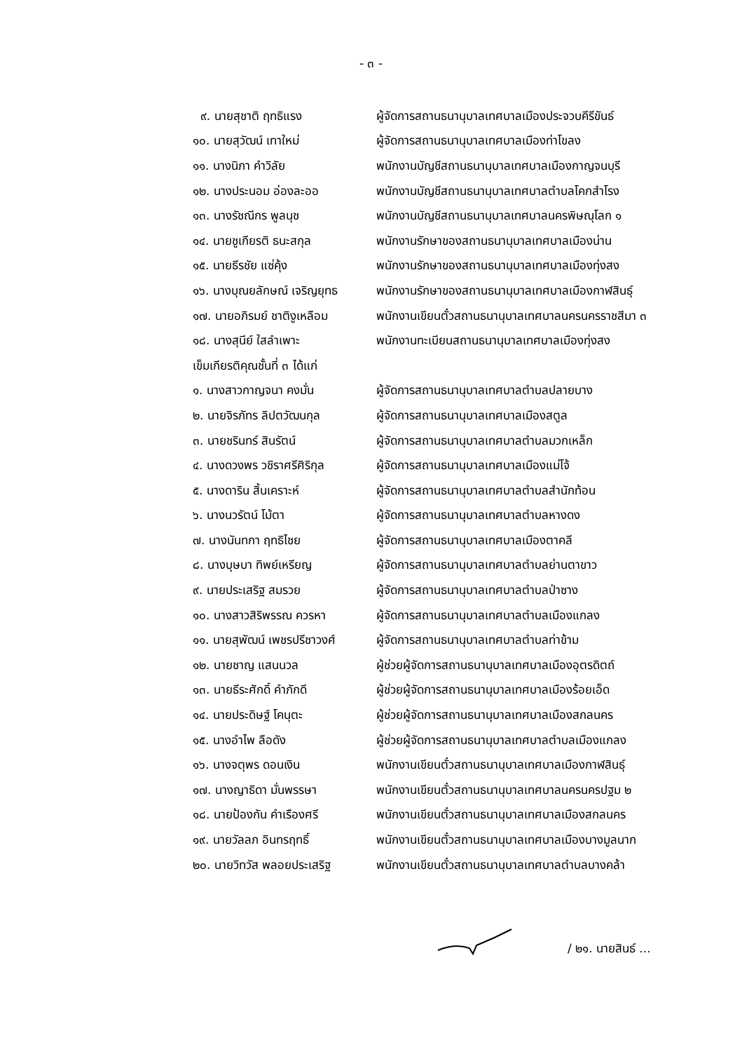- ๓ -
| ๙. นายสุชาติ ฤทธิแรง | ผู้จัดการสถานธนานุบาลเทศบาลเมืองประจวบคีรีขันธ์ |
| ๑๐. นายสุวัฒน์ เทาใหม่ | ผู้จัดการสถานธนานุบาลเทศบาลเมืองท่าโขลง |
| ๑๑. นางนิภา คำวิลัย | พนักงานบัญชีสถานธนานุบาลเทศบาลเมืองกาญจนบุรี |
| ๑๒. นางประนอม อ่องละออ | พนักงานบัญชีสถานธนานุบาลเทศบาลตำบลโคกสำโรง |
| ๑๓. นางรัชณีกร พูลนุช | พนักงานบัญชีสถานธนานุบาลเทศบาลนครพิษณุโลก ๑ |
| ๑๔. นายชูเกียรติ ธนะสกุล | พนักงานรักษาของสถานธนานุบาลเทศบาลเมืองน่าน |
| ๑๕. นายธีรชัย แซ่คุ้ง | พนักงานรักษาของสถานธนานุบาลเทศบาลเมืองทุ่งสง |
| ๑๖. นางบุณยลักษณ์ เจริญยุทธ | พนักงานรักษาของสถานธนานุบาลเทศบาลเมืองกาฬสินธุ์ |
| ๑๗. นายอภิรมย์ ชาติงูเหลือม | พนักงานเขียนตั๋วสถานธนานุบาลเทศบาลนครนครราชสีมา ๓ |
| ๑๘. นางสุนีย์ ใสลำเพาะ | พนักงานทะเบียนสถานธนานุบาลเทศบาลเมืองทุ่งสง |
| เข็มเกียรติคุณชั้นที่ ๓ ได้แก่ | |
| ๑. นางสาวกาญจนา คงมั่น | ผู้จัดการสถานธนานุบาลเทศบาลตำบลปลายบาง |
| ๒. นายจิรภัทร ลิปตวัฒนกุล | ผู้จัดการสถานธนานุบาลเทศบาลเมืองสตูล |
| ๓. นายชรินทร์ สินรัตน์ | ผู้จัดการสถานธนานุบาลเทศบาลตำบลมวกเหล็ก |
| ๔. นางดวงพร วชิราศรีศิริกุล | ผู้จัดการสถานธนานุบาลเทศบาลเมืองแม่โจ้ |
| ๕. นางดาริน สิ้นเคราะห์ | ผู้จัดการสถานธนานุบาลเทศบาลตำบลสำนักท้อน |
| ๖. นางนวรัตน์ โม้ตา | ผู้จัดการสถานธนานุบาลเทศบาลตำบลหางดง |
| ๗. นางนันทกา ฤทธิไชย | ผู้จัดการสถานธนานุบาลเทศบาลเมืองตาคลี |
| ๘. นางบุษบา ทิพย์เหรียญ | ผู้จัดการสถานธนานุบาลเทศบาลตำบลย่านตาขาว |
| ๙. นายประเสริฐ สมรวย | ผู้จัดการสถานธนานุบาลเทศบาลตำบลป่าซาง |
| ๑๐. นางสาวสิริพรรณ ควรหา | ผู้จัดการสถานธนานุบาลเทศบาลตำบลเมืองแกลง |
| ๑๑. นายสุพัฒน์ เพชรปรีชาวงศ์ | ผู้จัดการสถานธนานุบาลเทศบาลตำบลท่าข้าม |
| ๑๒. นายชาญ แสนนวล | ผู้ช่วยผู้จัดการสถานธนานุบาลเทศบาลเมืองอุตรดิตถ์ |
| ๑๓. นายธีระศักดิ์ คำภักดี | ผู้ช่วยผู้จัดการสถานธนานุบาลเทศบาลเมืองร้อยเอ็ด |
| ๑๔. นายประดิษฐ์ โคนุตะ | ผู้ช่วยผู้จัดการสถานธนานุบาลเทศบาลเมืองสกลนคร |
| ๑๕. นางอำไพ ลือดัง | ผู้ช่วยผู้จัดการสถานธนานุบาลเทศบาลตำบลเมืองแกลง |
| ๑๖. นางจตุพร ดอนเงิน | พนักงานเขียนตั๋วสถานธนานุบาลเทศบาลเมืองกาฬสินธุ์ |
| ๑๗. นางญาธิดา มั่นพรรษา | พนักงานเขียนตั๋วสถานธนานุบาลเทศบาลนครนครปฐม ๒ |
| ๑๘. นายป้องกัน คำเรืองศรี | พนักงานเขียนตั๋วสถานธนานุบาลเทศบาลเมืองสกลนคร |
| ๑๙. นายวัลลภ อินทรฤทธิ์ | พนักงานเขียนตั๋วสถานธนานุบาลเทศบาลเมืองบางมูลนาก |
| ๒๐. นายวิทวัส พลอยประเสริฐ | พนักงานเขียนตั๋วสถานธนานุบาลเทศบาลตำบลบางคล้า |
/ ๒๑. นายสินธ์ ...